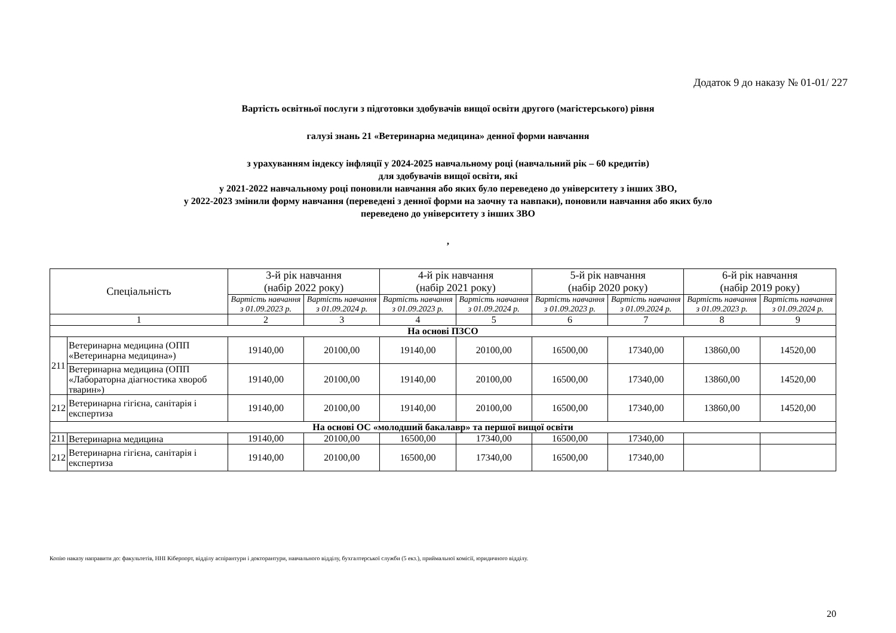Додаток 9 до наказу № 01-01/ 227
Вартість освітньої послуги з підготовки здобувачів вищої освіти другого (магістерського) рівня
галузі знань 21 «Ветеринарна медицина» денної форми навчання
з урахуванням індексу інфляції у 2024-2025 навчальному році (навчальний рік – 60 кредитів)
для здобувачів вищої освіти, які
у 2021-2022 навчальному році поновили навчання або яких було переведено до університету з інших ЗВО,
у 2022-2023 змінили форму навчання (переведені з денної форми на заочну та навпаки), поновили навчання або яких було
переведено до університету з інших ЗВО
,
| Спеціальність | | 3-й рік навчання (набір 2022 року) | | 4-й рік навчання (набір 2021 року) | | 5-й рік навчання (набір 2020 року) | | 6-й рік навчання (набір 2019 року) | |
| --- | --- | --- | --- | --- | --- | --- | --- | --- | --- |
| | | Вартість навчання з 01.09.2023 р. | Вартість навчання з 01.09.2024 р. | Вартість навчання з 01.09.2023 р. | Вартість навчання з 01.09.2024 р. | Вартість навчання з 01.09.2023 р. | Вартість навчання з 01.09.2024 р. | Вартість навчання з 01.09.2023 р. | Вартість навчання з 01.09.2024 р. |
| 1 | | 2 | 3 | 4 | 5 | 6 | 7 | 8 | 9 |
| На основі ПЗСО | | | | | | | | | |
| 211 | Ветеринарна медицина (ОПП «Ветеринарна медицина») | 19140,00 | 20100,00 | 19140,00 | 20100,00 | 16500,00 | 17340,00 | 13860,00 | 14520,00 |
| | Ветеринарна медицина (ОПП «Лабораторна діагностика хвороб тварин») | 19140,00 | 20100,00 | 19140,00 | 20100,00 | 16500,00 | 17340,00 | 13860,00 | 14520,00 |
| 212 | Ветеринарна гігієна, санітарія і експертиза | 19140,00 | 20100,00 | 19140,00 | 20100,00 | 16500,00 | 17340,00 | 13860,00 | 14520,00 |
| На основі ОС «молодший бакалавр» та першої вищої освіти | | | | | | | | | |
| 211 | Ветеринарна медицина | 19140,00 | 20100,00 | 16500,00 | 17340,00 | 16500,00 | 17340,00 | | |
| 212 | Ветеринарна гігієна, санітарія і експертиза | 19140,00 | 20100,00 | 16500,00 | 17340,00 | 16500,00 | 17340,00 | | |
Копію наказу направити до: факультетів, ННІ Кіберпорт, відділу аспірантури і докторантури, навчального відділу, бухгалтерської служби (5 екз.), приймальної комісії, юридичного відділу.
20